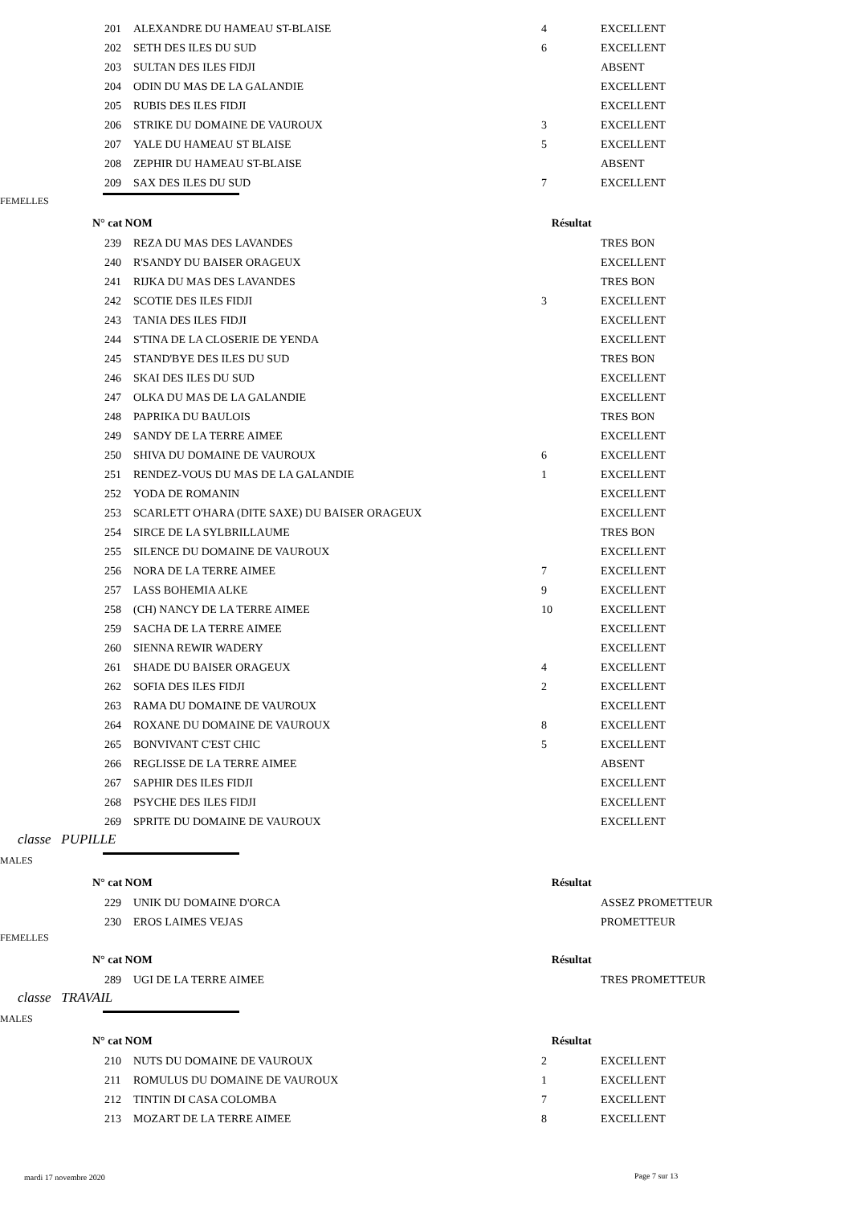| 201 | ALEXANDRE DU HAMEAU ST-BLAISE | 4 | EXCELLENT |
| 202 | SETH DES ILES DU SUD | 6 | EXCELLENT |
| 203 | SULTAN DES ILES FIDJI | | ABSENT |
| 204 | ODIN DU MAS DE LA GALANDIE | | EXCELLENT |
| 205 | RUBIS DES ILES FIDJI | | EXCELLENT |
| 206 | STRIKE DU DOMAINE DE VAUROUX | 3 | EXCELLENT |
| 207 | YALE DU HAMEAU ST BLAISE | 5 | EXCELLENT |
| 208 | ZEPHIR DU HAMEAU ST-BLAISE | | ABSENT |
| 209 | SAX DES ILES DU SUD | 7 | EXCELLENT |
FEMELLES
N° cat NOM Résultat
| 239 | REZA DU MAS DES LAVANDES | | TRES BON |
| 240 | R'SANDY DU BAISER ORAGEUX | | EXCELLENT |
| 241 | RIJKA DU MAS DES LAVANDES | | TRES BON |
| 242 | SCOTIE DES ILES FIDJI | 3 | EXCELLENT |
| 243 | TANIA DES ILES FIDJI | | EXCELLENT |
| 244 | S'TINA DE LA CLOSERIE DE YENDA | | EXCELLENT |
| 245 | STAND'BYE DES ILES DU SUD | | TRES BON |
| 246 | SKAI DES ILES DU SUD | | EXCELLENT |
| 247 | OLKA DU MAS DE LA GALANDIE | | EXCELLENT |
| 248 | PAPRIKA DU BAULOIS | | TRES BON |
| 249 | SANDY DE LA TERRE AIMEE | | EXCELLENT |
| 250 | SHIVA DU DOMAINE DE VAUROUX | 6 | EXCELLENT |
| 251 | RENDEZ-VOUS DU MAS DE LA GALANDIE | 1 | EXCELLENT |
| 252 | YODA DE ROMANIN | | EXCELLENT |
| 253 | SCARLETT O'HARA (DITE SAXE) DU BAISER ORAGEUX | | EXCELLENT |
| 254 | SIRCE DE LA SYLBRILLAUME | | TRES BON |
| 255 | SILENCE DU DOMAINE DE VAUROUX | | EXCELLENT |
| 256 | NORA DE LA TERRE AIMEE | 7 | EXCELLENT |
| 257 | LASS BOHEMIA ALKE | 9 | EXCELLENT |
| 258 | (CH) NANCY DE LA TERRE AIMEE | 10 | EXCELLENT |
| 259 | SACHA DE LA TERRE AIMEE | | EXCELLENT |
| 260 | SIENNA REWIR WADERY | | EXCELLENT |
| 261 | SHADE DU BAISER ORAGEUX | 4 | EXCELLENT |
| 262 | SOFIA DES ILES FIDJI | 2 | EXCELLENT |
| 263 | RAMA DU DOMAINE DE VAUROUX | | EXCELLENT |
| 264 | ROXANE DU DOMAINE DE VAUROUX | 8 | EXCELLENT |
| 265 | BONVIVANT C'EST CHIC | 5 | EXCELLENT |
| 266 | REGLISSE DE LA TERRE AIMEE | | ABSENT |
| 267 | SAPHIR DES ILES FIDJI | | EXCELLENT |
| 268 | PSYCHE DES ILES FIDJI | | EXCELLENT |
| 269 | SPRITE DU DOMAINE DE VAUROUX | | EXCELLENT |
classe PUPILLE
MALES
N° cat NOM Résultat
| 229 | UNIK DU DOMAINE D'ORCA | | ASSEZ PROMETTEUR |
| 230 | EROS LAIMES VEJAS | | PROMETTEUR |
FEMELLES
N° cat NOM Résultat
| 289 | UGI DE LA TERRE AIMEE | | TRES PROMETTEUR |
classe TRAVAIL
MALES
N° cat NOM Résultat
| 210 | NUTS DU DOMAINE DE VAUROUX | 2 | EXCELLENT |
| 211 | ROMULUS DU DOMAINE DE VAUROUX | 1 | EXCELLENT |
| 212 | TINTIN DI CASA COLOMBA | 7 | EXCELLENT |
| 213 | MOZART DE LA TERRE AIMEE | 8 | EXCELLENT |
mardi 17 novembre 2020 Page 7 sur 13